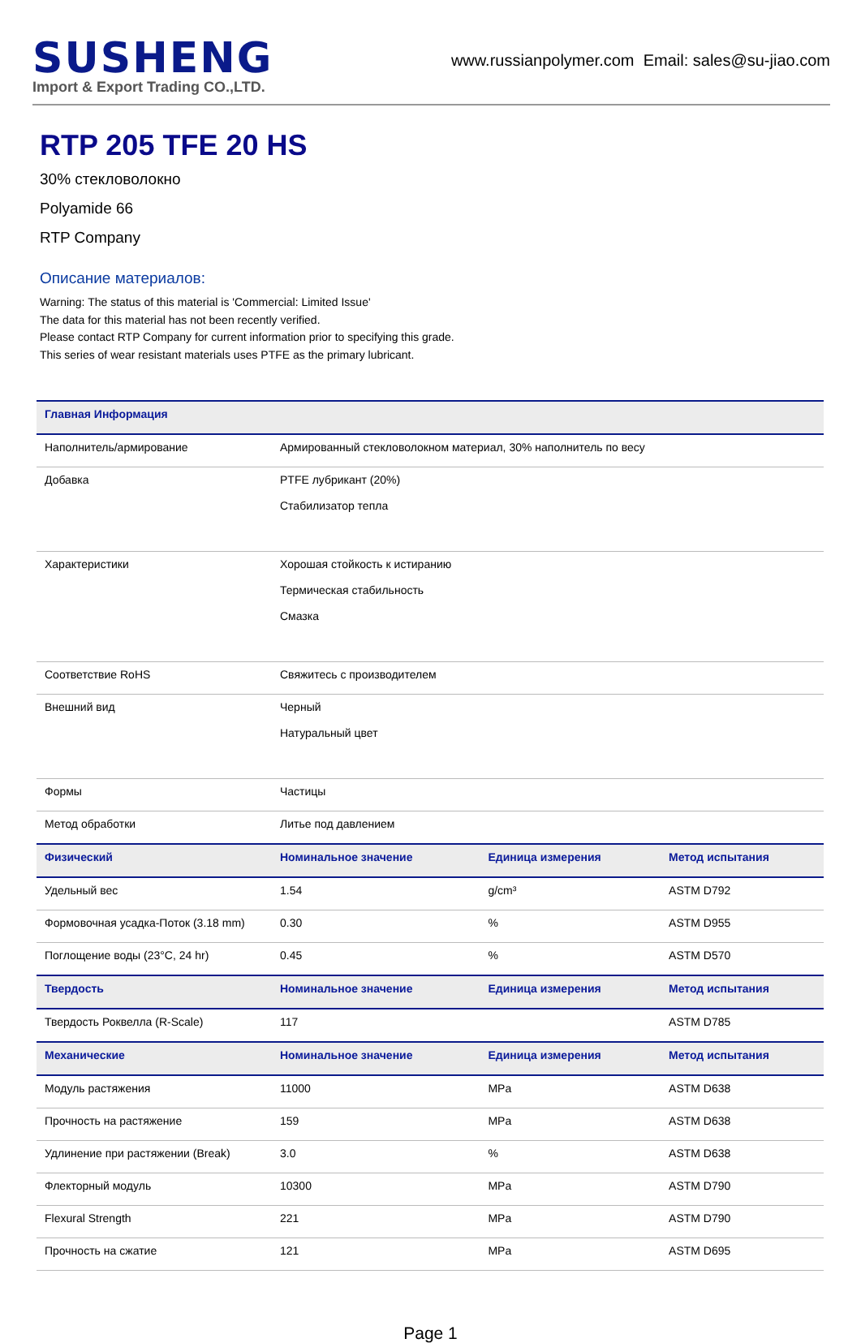SUSHENG
Import & Export Trading CO.,LTD.
www.russianpolymer.com Email: sales@su-jiao.com
RTP 205 TFE 20 HS
30% стекловолокно
Polyamide 66
RTP Company
Описание материалов:
Warning: The status of this material is 'Commercial: Limited Issue'
The data for this material has not been recently verified.
Please contact RTP Company for current information prior to specifying this grade.
This series of wear resistant materials uses PTFE as the primary lubricant.
| Главная Информация | | | |
| --- | --- | --- | --- |
| Наполнитель/армирование | Армированный стекловолокном материал, 30% наполнитель по весу | | |
| Добавка | PTFE лубрикант (20%) Стабилизатор тепла | | |
| Характеристики | Хорошая стойкость к истиранию Термическая стабильность Смазка | | |
| Соответствие RoHS | Свяжитесь с производителем | | |
| Внешний вид | Черный Натуральный цвет | | |
| Формы | Частицы | | |
| Метод обработки | Литье под давлением | | |
| Физический | Номинальное значение | Единица измерения | Метод испытания |
| Удельный вес | 1.54 | g/cm³ | ASTM D792 |
| Формовочная усадка-Поток (3.18 mm) | 0.30 | % | ASTM D955 |
| Поглощение воды (23°C, 24 hr) | 0.45 | % | ASTM D570 |
| Твердость | Номинальное значение | Единица измерения | Метод испытания |
| Твердость Роквелла (R-Scale) | 117 | | ASTM D785 |
| Механические | Номинальное значение | Единица измерения | Метод испытания |
| Модуль растяжения | 11000 | MPa | ASTM D638 |
| Прочность на растяжение | 159 | MPa | ASTM D638 |
| Удлинение при растяжении (Break) | 3.0 | % | ASTM D638 |
| Флекторный модуль | 10300 | MPa | ASTM D790 |
| Flexural Strength | 221 | MPa | ASTM D790 |
| Прочность на сжатие | 121 | MPa | ASTM D695 |
Page 1